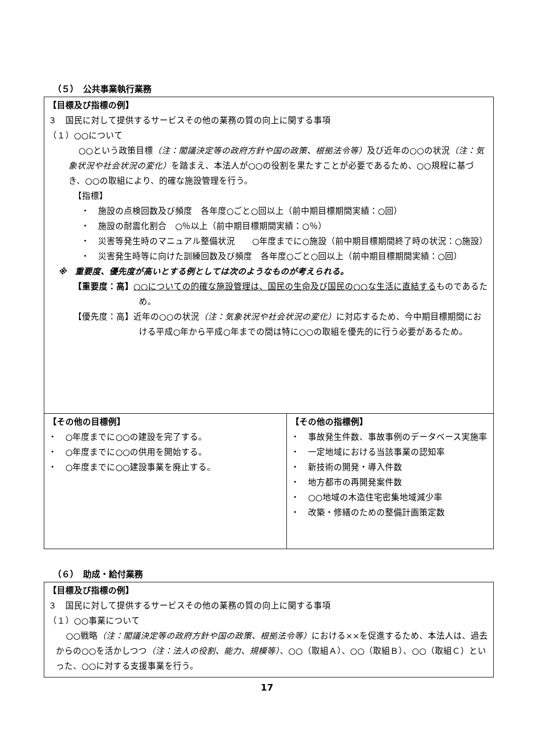（５）　公共事業執行業務
| 【目標及び指標の例】 ３ 国民に対して提供するサービスその他の業務の質の向上に関する事項 （１）○○について ○○という政策目標 （注：閣議決定等の政府方針や国の政策、根拠法令等） 及び近年の○○の状況 （注：気象状況や社会状況の変化） を踏まえ、本法人が○○の役割を果たすことが必要であるため、○○規程に基づき、○○の取組により、的確な施設管理を行う。 【指標】 ・ 施設の点検回数及び頻度 各年度○ごと○回以上（前中期目標期間実績：○回） ・ 施設の耐震化割合 ○％以上（前中期目標期間実績：○％） ・ 災害等発生時のマニュアル整備状況 ○年度までに○施設（前中期目標期間終了時の状況：○施設） ・ 災害発生時等に向けた訓練回数及び頻度 各年度○ごと○回以上（前中期目標期間実績：○回） ※ 重要度、優先度が高いとする例としては次のようなものが考えられる。 【重要度：高】 ○○についての的確な施設管理は、国民の生命及び国民の○○な生活に直結する ものであるため。 【優先度：高】近年の○○の状況 （注：気象状況や社会状況の変化） に対応するため、今中期目標期間における平成○年から平成○年までの間は特に○○の取組を優先的に行う必要があるため。 | |
| 【その他の目標例】 ・ ○年度までに○○の建設を完了する。 ・ ○年度までに○○の供用を開始する。 ・ ○年度までに○○建設事業を廃止する。 | 【その他の指標例】 ・ 事故発生件数、事故事例のデータベース実施率 ・ 一定地域における当該事業の認知率 ・ 新技術の開発・導入件数 ・ 地方都市の再開発案件数 ・ ○○地域の木造住宅密集地域減少率 ・ 改築・修繕のための整備計画策定数 |
（６）　助成・給付業務
| 【目標及び指標の例】 ３ 国民に対して提供するサービスその他の業務の質の向上に関する事項 （１）○○事業について ○○戦略 （注：閣議決定等の政府方針や国の政策、根拠法令等） における××を促進するため、本法人は、過去からの○○を活かしつつ （注：法人の役割、能力、規模等） 、○○（取組Ａ）、○○（取組Ｂ）、○○（取組Ｃ）といった、○○に対する支援事業を行う。 |
17